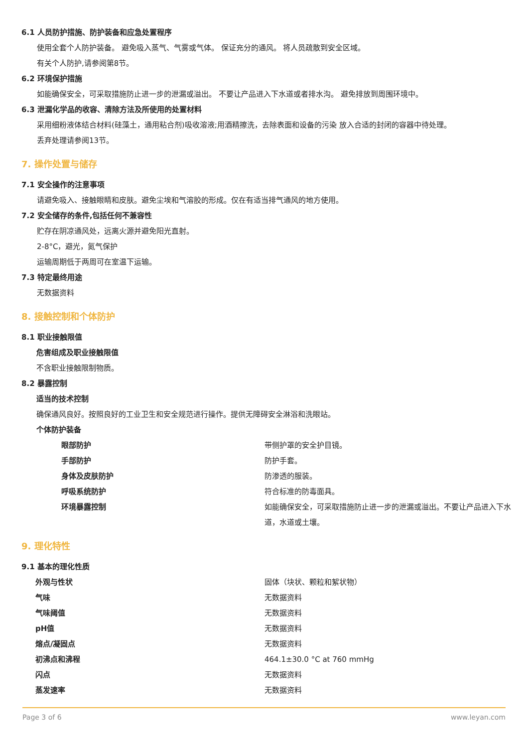6.1 人员防护措施、防护装备和应急处置程序
使用全套个人防护装备。 避免吸入蒸气、气雾或气体。 保证充分的通风。 将人员疏散到安全区域。
有关个人防护,请参阅第8节。
6.2 环境保护措施
如能确保安全，可采取措施防止进一步的泄漏或溢出。 不要让产品进入下水道或者排水沟。 避免排放到周围环境中。
6.3 泄漏化学品的收容、清除方法及所使用的处置材料
采用细粉液体结合材料(硅藻土，通用粘合剂)吸收溶液;用酒精擦洗，去除表面和设备的污染 放入合适的封闭的容器中待处理。
丢弃处理请参阅13节。
7. 操作处置与储存
7.1 安全操作的注意事项
请避免吸入、接触眼睛和皮肤。避免尘埃和气溶胶的形成。仅在有适当排气通风的地方使用。
7.2 安全储存的条件,包括任何不兼容性
贮存在阴凉通风处，远离火源并避免阳光直射。
2-8°C，避光，氮气保护
运输周期低于两周可在室温下运输。
7.3 特定最终用途
无数据资料
8. 接触控制和个体防护
8.1 职业接触限值
危害组成及职业接触限值
不含职业接触限制物质。
8.2 暴露控制
适当的技术控制
确保通风良好。按照良好的工业卫生和安全规范进行操作。提供无障碍安全淋浴和洗眼站。
个体防护装备
| 眼部防护 | 带侧护罩的安全护目镜。 |
| 手部防护 | 防护手套。 |
| 身体及皮肤防护 | 防渗透的服装。 |
| 呼吸系统防护 | 符合标准的防毒面具。 |
| 环境暴露控制 | 如能确保安全，可采取措施防止进一步的泄漏或溢出。不要让产品进入下水道，水道或土壤。 |
9. 理化特性
9.1 基本的理化性质
| 外观与性状 | 固体（块状、颗粒和絮状物） |
| 气味 | 无数据资料 |
| 气味阈值 | 无数据资料 |
| pH值 | 无数据资料 |
| 熔点/凝固点 | 无数据资料 |
| 初沸点和沸程 | 464.1±30.0 °C at 760 mmHg |
| 闪点 | 无数据资料 |
| 蒸发速率 | 无数据资料 |
Page 3 of 6 www.leyan.com